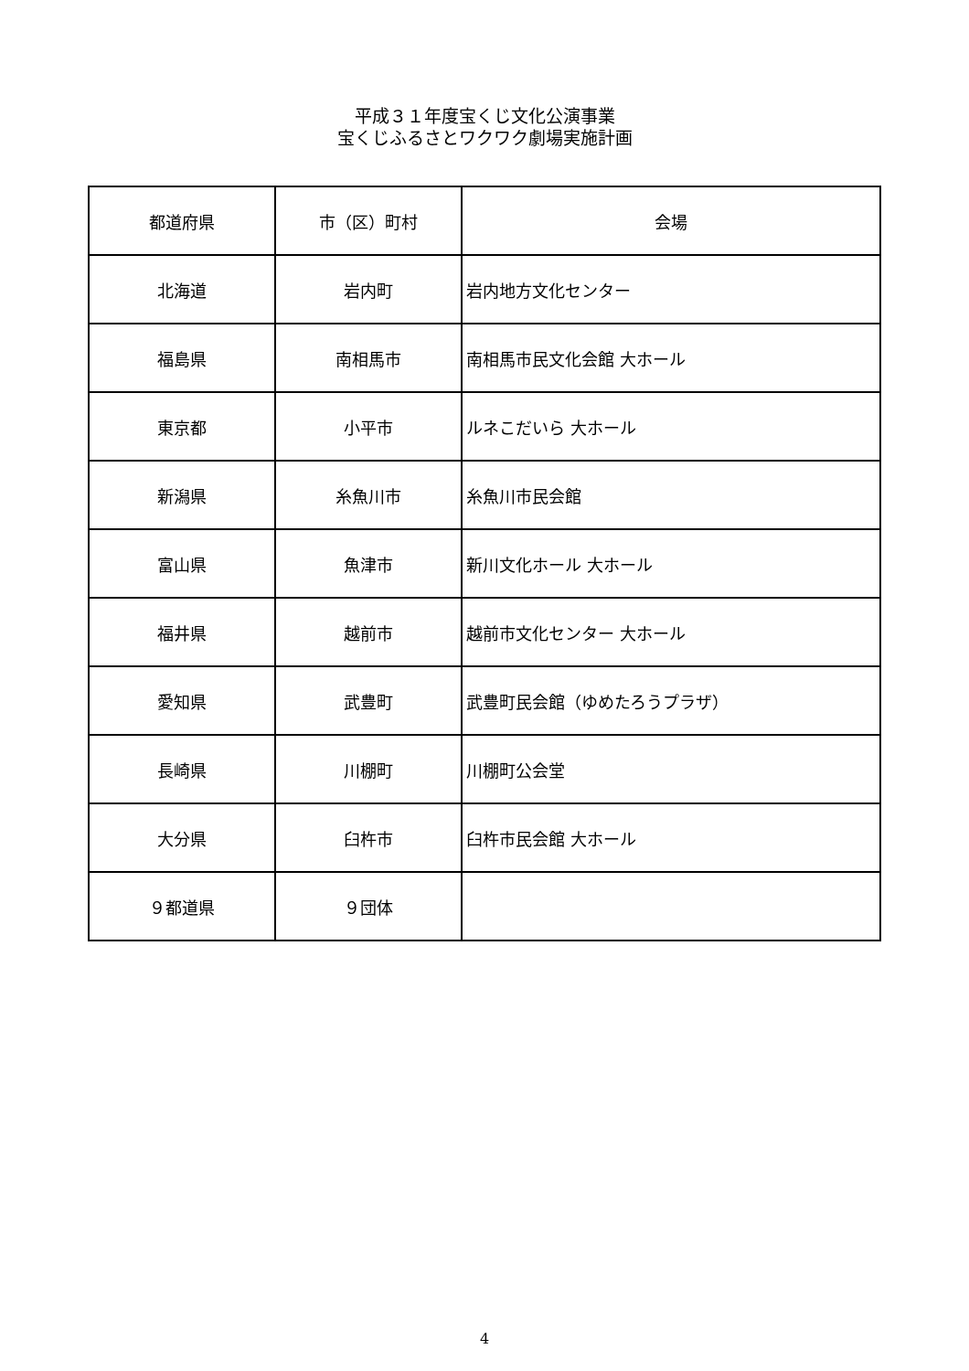平成３１年度宝くじ文化公演事業
宝くじふるさとワクワク劇場実施計画
| 都道府県 | 市（区）町村 | 会場 |
| --- | --- | --- |
| 北海道 | 岩内町 | 岩内地方文化センター |
| 福島県 | 南相馬市 | 南相馬市民文化会館 大ホール |
| 東京都 | 小平市 | ルネこだいら 大ホール |
| 新潟県 | 糸魚川市 | 糸魚川市民会館 |
| 富山県 | 魚津市 | 新川文化ホール 大ホール |
| 福井県 | 越前市 | 越前市文化センター 大ホール |
| 愛知県 | 武豊町 | 武豊町民会館（ゆめたろうプラザ） |
| 長崎県 | 川棚町 | 川棚町公会堂 |
| 大分県 | 臼杵市 | 臼杵市民会館 大ホール |
| ９都道県 | ９団体 | |
4